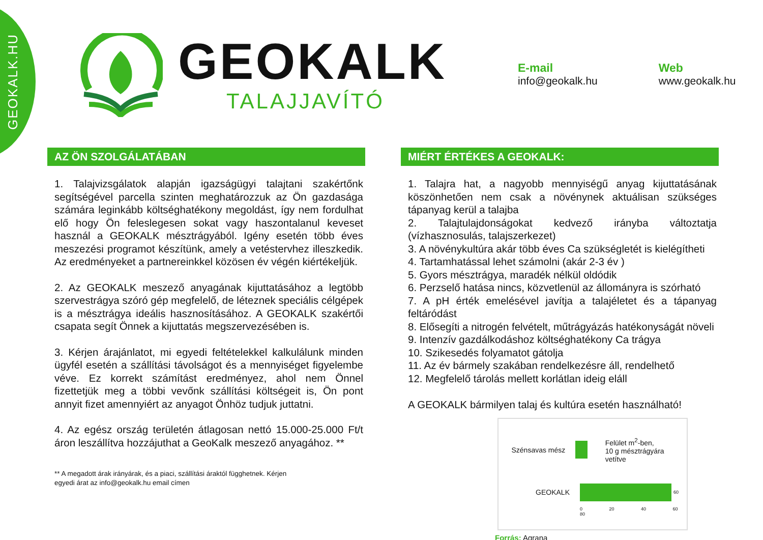GEOKALK.HU
GEOKALK
TALAJJAVÍTÓ
E-mail
info@geokalk.hu
Web
www.geokalk.hu
AZ ÖN SZOLGÁLATÁBAN
1. Talajvizsgálatok alapján igazságügyi talajtani szakértőnk segítségével parcella szinten meghatározzuk az Ön gazdasága számára leginkább költséghatékony megoldást, így nem fordulhat elő hogy Ön feleslegesen sokat vagy haszontalanul keveset használ a GEOKALK mésztrágyából. Igény esetén több éves meszezési programot készítünk, amely a vetéstervhez illeszkedik. Az eredményeket a partnereinkkel közösen év végén kiértékeljük.
2. Az GEOKALK meszező anyagának kijuttatásához a legtöbb szervestrágya szóró gép megfelelő, de léteznek speciális célgépek is a mésztrágya ideális hasznosításához. A GEOKALK szakértői csapata segít Önnek a kijuttatás megszervezésében is.
3. Kérjen árajánlatot, mi egyedi feltételekkel kalkulálunk minden ügyfél esetén a szállítási távolságot és a mennyiséget figyelembe véve. Ez korrekt számítást eredményez, ahol nem Önnel fizettetjük meg a többi vevőnk szállítási költségeit is, Ön pont annyit fizet amennyiért az anyagot Önhöz tudjuk juttatni.
4. Az egész ország területén átlagosan nettó 15.000-25.000 Ft/t áron leszállítva hozzájuthat a GeoKalk meszező anyagához. **
** A megadott árak irányárak, és a piaci, szállítási áraktól függhetnek. Kérjen
egyedi árat az info@geokalk.hu email címen
MIÉRT ÉRTÉKES A GEOKALK:
1. Talajra hat, a nagyobb mennyiségű anyag kijuttatásának köszönhetően nem csak a növénynek aktuálisan szükséges tápanyag kerül a talajba
2. Talajtulajdonságokat kedvező irányba változtatja (vízhasznosulás, talajszerkezet)
3. A növénykultúra akár több éves Ca szükségletét is kielégítheti
4. Tartamhatással lehet számolni (akár 2-3 év )
5. Gyors mésztrágya, maradék nélkül oldódik
6. Perzselő hatása nincs, közvetlenül az állományra is szórható
7. A pH érték emelésével javítja a talajéletet és a tápanyag feltáródást
8. Elősegíti a nitrogén felvételt, műtrágyázás hatékonyságát növeli
9. Intenzív gazdálkodáshoz költséghatékony Ca trágya
10. Szikesedés folyamatot gátolja
11. Az év bármely szakában rendelkezésre áll, rendelhető
12. Megfelelő tárolás mellett korlátlan ideig eláll
A GEOKALK bármilyen talaj és kultúra esetén használható!
Szénsavas mész Felület m<sup>2</sup>-ben,
10 g mésztrágyára vetítve
GEOKALK 60
0 20 40 60 80
Forrás: Agrana